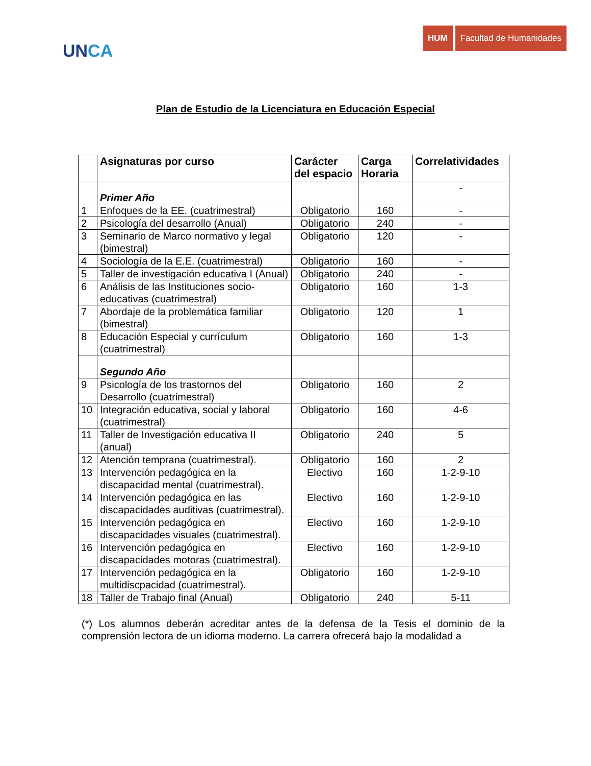UNCA
HUM Facultad de Humanidades
Plan de Estudio de la Licenciatura en Educación Especial
| | Asignaturas por curso | Carácter del espacio | Carga Horaria | Correlatividades |
| --- | --- | --- | --- | --- |
| | Primer Año | | | - |
| 1 | Enfoques de la EE. (cuatrimestral) | Obligatorio | 160 | - |
| 2 | Psicología del desarrollo (Anual) | Obligatorio | 240 | - |
| 3 | Seminario de Marco normativo y legal (bimestral) | Obligatorio | 120 | - |
| 4 | Sociología de la E.E. (cuatrimestral) | Obligatorio | 160 | - |
| 5 | Taller de investigación educativa I (Anual) | Obligatorio | 240 | - |
| 6 | Análisis de las Instituciones socio-educativas (cuatrimestral) | Obligatorio | 160 | 1-3 |
| 7 | Abordaje de la problemática familiar (bimestral) | Obligatorio | 120 | 1 |
| 8 | Educación Especial y currículum (cuatrimestral) | Obligatorio | 160 | 1-3 |
| | Segundo Año | | | |
| 9 | Psicología de los trastornos del Desarrollo (cuatrimestral) | Obligatorio | 160 | 2 |
| 10 | Integración educativa, social y laboral (cuatrimestral) | Obligatorio | 160 | 4-6 |
| 11 | Taller de Investigación educativa II (anual) | Obligatorio | 240 | 5 |
| 12 | Atención temprana (cuatrimestral). | Obligatorio | 160 | 2 |
| 13 | Intervención pedagógica en la discapacidad mental (cuatrimestral). | Electivo | 160 | 1-2-9-10 |
| 14 | Intervención pedagógica en las discapacidades auditivas (cuatrimestral). | Electivo | 160 | 1-2-9-10 |
| 15 | Intervención pedagógica en discapacidades visuales (cuatrimestral). | Electivo | 160 | 1-2-9-10 |
| 16 | Intervención pedagógica en discapacidades motoras (cuatrimestral). | Electivo | 160 | 1-2-9-10 |
| 17 | Intervención pedagógica en la multidiscpacidad (cuatrimestral). | Obligatorio | 160 | 1-2-9-10 |
| 18 | Taller de Trabajo final (Anual) | Obligatorio | 240 | 5-11 |
(*) Los alumnos deberán acreditar antes de la defensa de la Tesis el dominio de la comprensión lectora de un idioma moderno. La carrera ofrecerá bajo la modalidad a